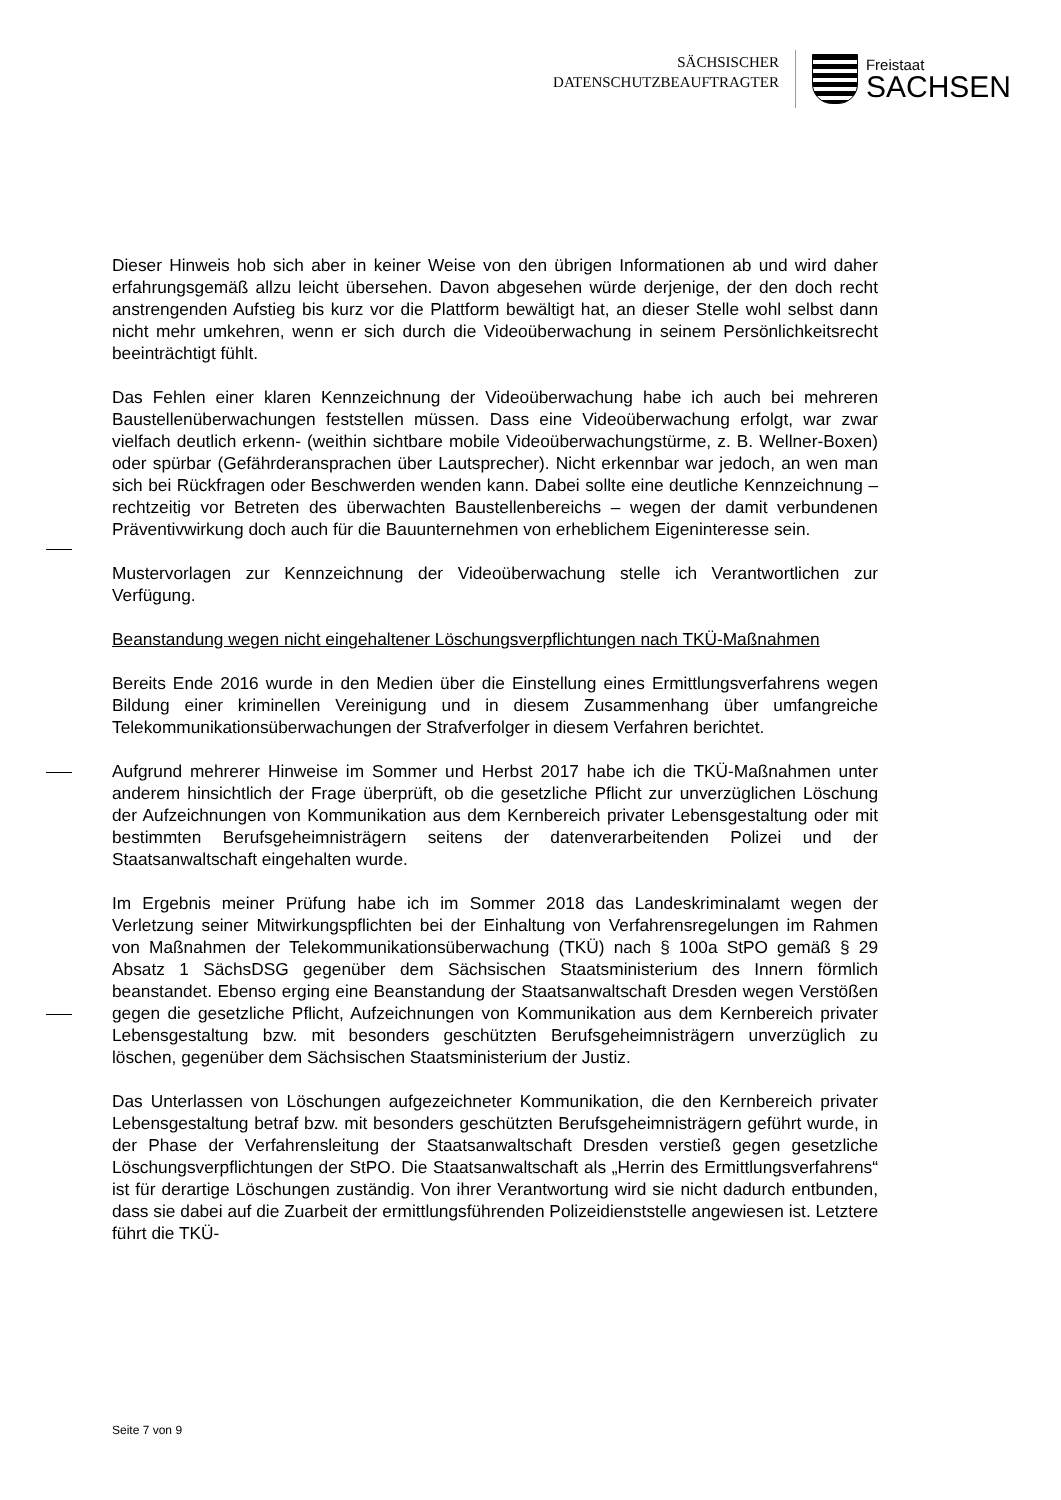SÄCHSISCHER
DATENSCHUTZBEAUFTRAGTER
Freistaat
SACHSEN
Dieser Hinweis hob sich aber in keiner Weise von den übrigen Informationen ab und wird daher erfahrungsgemäß allzu leicht übersehen. Davon abgesehen würde derjenige, der den doch recht anstrengenden Aufstieg bis kurz vor die Plattform bewältigt hat, an dieser Stelle wohl selbst dann nicht mehr umkehren, wenn er sich durch die Videoüberwachung in seinem Persönlichkeitsrecht beeinträchtigt fühlt.
Das Fehlen einer klaren Kennzeichnung der Videoüberwachung habe ich auch bei mehreren Baustellenüberwachungen feststellen müssen. Dass eine Videoüberwachung erfolgt, war zwar vielfach deutlich erkenn- (weithin sichtbare mobile Videoüberwachungstürme, z. B. Wellner-Boxen) oder spürbar (Gefährderansprachen über Lautsprecher). Nicht erkennbar war jedoch, an wen man sich bei Rückfragen oder Beschwerden wenden kann. Dabei sollte eine deutliche Kennzeichnung – rechtzeitig vor Betreten des überwachten Baustellenbereichs – wegen der damit verbundenen Präventivwirkung doch auch für die Bauunternehmen von erheblichem Eigeninteresse sein.
Mustervorlagen zur Kennzeichnung der Videoüberwachung stelle ich Verantwortlichen zur Verfügung.
Beanstandung wegen nicht eingehaltener Löschungsverpflichtungen nach TKÜ-Maßnahmen
Bereits Ende 2016 wurde in den Medien über die Einstellung eines Ermittlungsverfahrens wegen Bildung einer kriminellen Vereinigung und in diesem Zusammenhang über umfangreiche Telekommunikationsüberwachungen der Strafverfolger in diesem Verfahren berichtet.
Aufgrund mehrerer Hinweise im Sommer und Herbst 2017 habe ich die TKÜ-Maßnahmen unter anderem hinsichtlich der Frage überprüft, ob die gesetzliche Pflicht zur unverzüglichen Löschung der Aufzeichnungen von Kommunikation aus dem Kernbereich privater Lebensgestaltung oder mit bestimmten Berufsgeheimnisträgern seitens der datenverarbeitenden Polizei und der Staatsanwaltschaft eingehalten wurde.
Im Ergebnis meiner Prüfung habe ich im Sommer 2018 das Landeskriminalamt wegen der Verletzung seiner Mitwirkungspflichten bei der Einhaltung von Verfahrensregelungen im Rahmen von Maßnahmen der Telekommunikationsüberwachung (TKÜ) nach § 100a StPO gemäß § 29 Absatz 1 SächsDSG gegenüber dem Sächsischen Staatsministerium des Innern förmlich beanstandet. Ebenso erging eine Beanstandung der Staatsanwaltschaft Dresden wegen Verstößen gegen die gesetzliche Pflicht, Aufzeichnungen von Kommunikation aus dem Kernbereich privater Lebensgestaltung bzw. mit besonders geschützten Berufsgeheimnisträgern unverzüglich zu löschen, gegenüber dem Sächsischen Staatsministerium der Justiz.
Das Unterlassen von Löschungen aufgezeichneter Kommunikation, die den Kernbereich privater Lebensgestaltung betraf bzw. mit besonders geschützten Berufsgeheimnisträgern geführt wurde, in der Phase der Verfahrensleitung der Staatsanwaltschaft Dresden verstieß gegen gesetzliche Löschungsverpflichtungen der StPO. Die Staatsanwaltschaft als „Herrin des Ermittlungsverfahrens“ ist für derartige Löschungen zuständig. Von ihrer Verantwortung wird sie nicht dadurch entbunden, dass sie dabei auf die Zuarbeit der ermittlungsführenden Polizeidienststelle angewiesen ist. Letztere führt die TKÜ-
Seite 7 von 9